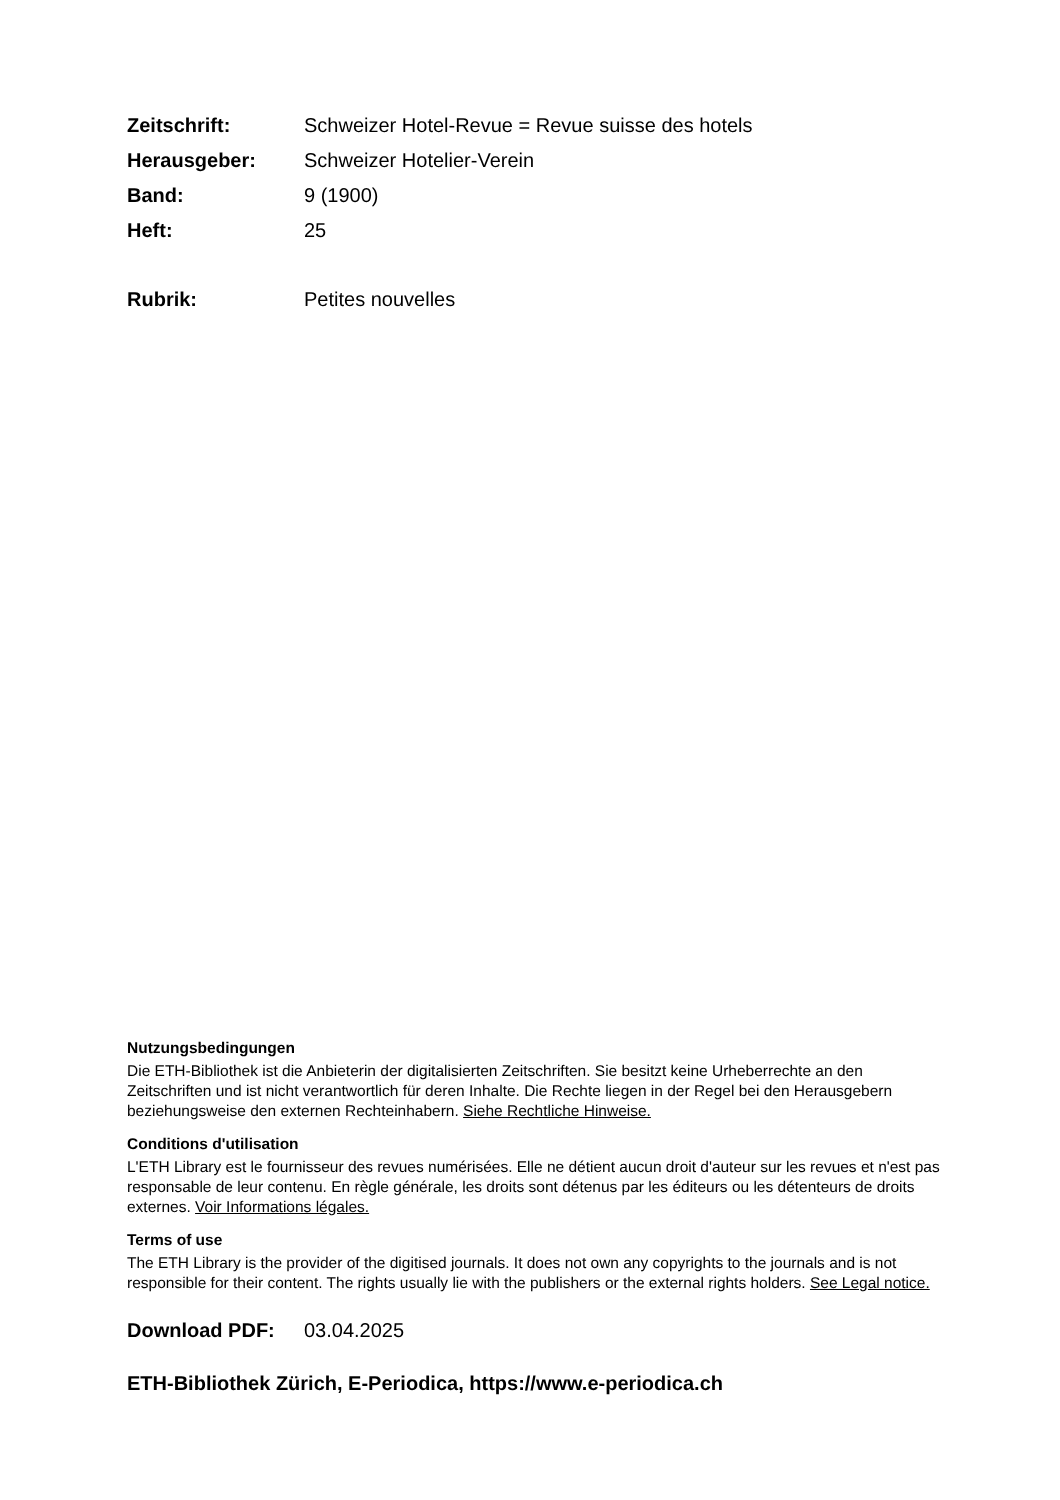Zeitschrift:
Schweizer Hotel-Revue = Revue suisse des hotels
Herausgeber: Schweizer Hotelier-Verein
Band: 9 (1900)
Heft: 25
Rubrik: Petites nouvelles
Nutzungsbedingungen
Die ETH-Bibliothek ist die Anbieterin der digitalisierten Zeitschriften. Sie besitzt keine Urheberrechte an den Zeitschriften und ist nicht verantwortlich für deren Inhalte. Die Rechte liegen in der Regel bei den Herausgebern beziehungsweise den externen Rechteinhabern. Siehe Rechtliche Hinweise.
Conditions d'utilisation
L'ETH Library est le fournisseur des revues numérisées. Elle ne détient aucun droit d'auteur sur les revues et n'est pas responsable de leur contenu. En règle générale, les droits sont détenus par les éditeurs ou les détenteurs de droits externes. Voir Informations légales.
Terms of use
The ETH Library is the provider of the digitised journals. It does not own any copyrights to the journals and is not responsible for their content. The rights usually lie with the publishers or the external rights holders. See Legal notice.
Download PDF: 03.04.2025
ETH-Bibliothek Zürich, E-Periodica, https://www.e-periodica.ch